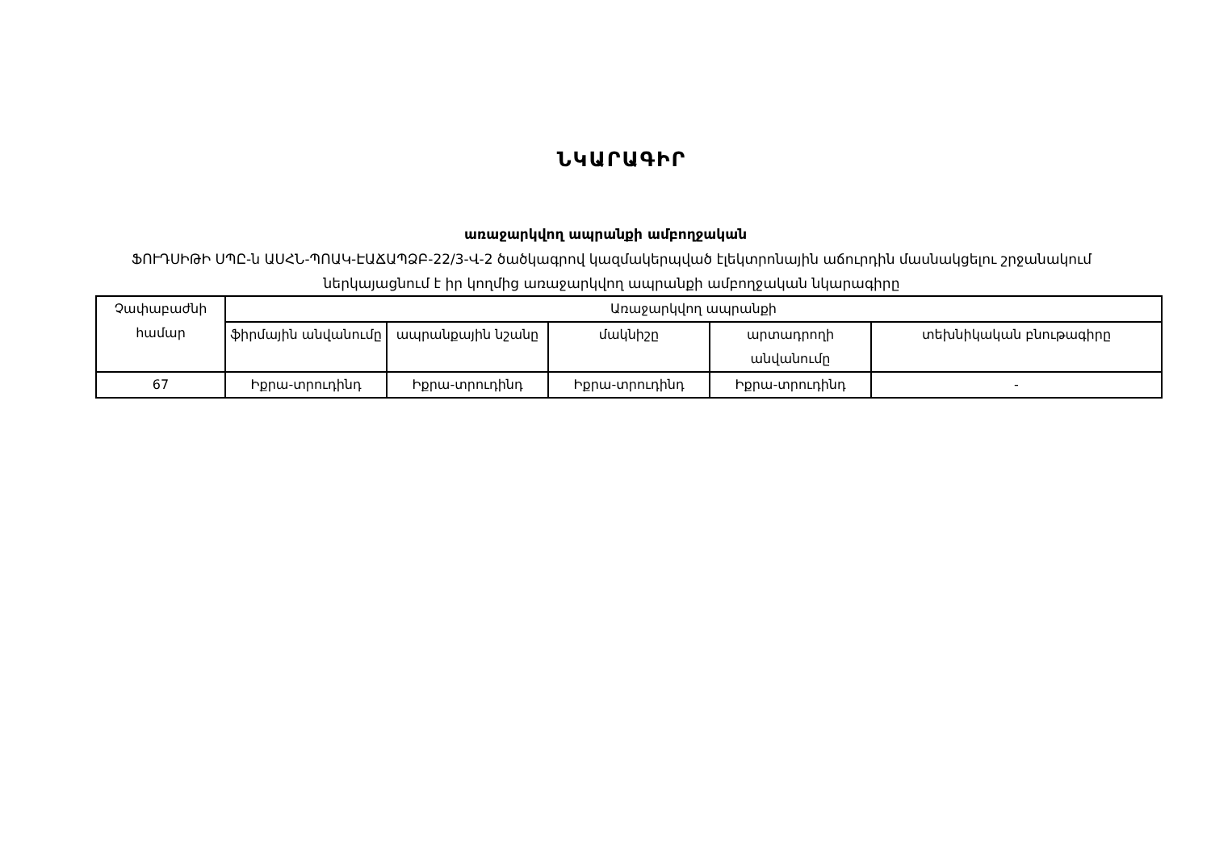ՆԿԱՐԱԳԻՐ
առաջարկվող ապրանքի ամբողջական
ՖՈՒԴՍԻԹԻ ՍՊԸ-ն ԱՍՀՆ-ՊՈԱԿ-ԷԱՃԱՊՁԲ-22/3-Վ-2 ծածկագրով կազմակերպված էլեկտրոնային աճուրդին մասնակցելու շրջանակում ներկայացնում է իր կողմից առաջարկվող ապրանքի ամբողջական նկարագիրը
| Չափաբաժնի համար | Առաջարկվող ապրանքի | | | | |
| --- | --- | --- | --- | --- | --- |
| | ֆիրմային անվանումը | ապրանքային նշանը | մակնիշը | արտադրողի անվանումը | տեխնիկական բնութագիրը |
| 67 | Իքրա-տրուդինդ | Իքրա-տրուդինդ | Իքրա-տրուդինդ | Իքրա-տրուդինդ | - |